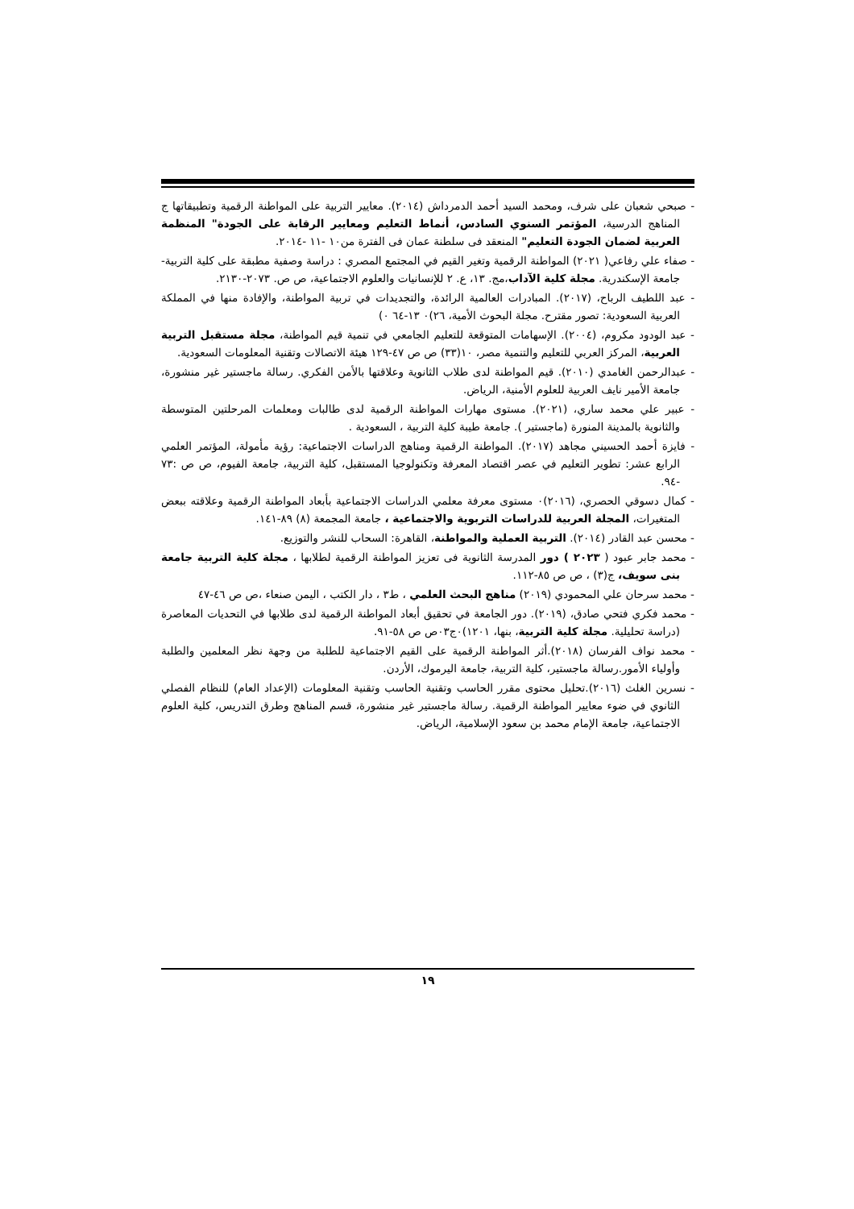- صبحي شعبان على شرف، ومحمد السيد أحمد الدمرداش (٢٠١٤). معايير التربية على المواطنة الرقمية وتطبيقاتها ج المناهج الدرسية، المؤتمر السنوي السادس، أنماط التعليم ومعايير الرقابة على الجودة" المنظمة العربية لضمان الجودة التعليم" المنعقد فى سلطنة عمان فى الفترة من١٠ -١١ -٢٠١٤.
- صفاء علي رفاعي( ٢٠٢١) المواطنة الرقمية وتغير القيم في المجتمع المصري : دراسة وصفية مطبقة على كلية التربية-جامعة الإسكندرية. مجلة كلية الآداب،مج. ١٣، ع. ٢ للإنسانيات والعلوم الاجتماعية، ص ص. ٢٠٧٣-٢١٣٠.
- عبد اللطيف الرباح، (٢٠١٧). المبادرات العالمية الرائدة، والتجديدات في تربية المواطنة، والإفادة منها في المملكة العربية السعودية: تصور مقترح. مجلة البحوث الأمية، ٢٦)٠ ١٣-٦٤ ٠)
- عبد الودود مكروم، (٢٠٠٤). الإسهامات المتوقعة للتعليم الجامعي في تنمية قيم المواطنة، مجلة مستقبل التربية العربية، المركز العربي للتعليم والتنمية مصر، ١٠(٣٣) ص ص ٤٧-١٢٩ هيئة الاتصالات وتقنية المعلومات السعودية.
- عبدالرحمن الغامدي (٢٠١٠). قيم المواطنة لدى طلاب الثانوية وعلاقتها بالأمن الفكري. رسالة ماجستير غير منشورة، جامعة الأمير نايف العربية للعلوم الأمنية، الرياض.
- عبير علي محمد ساري، (٢٠٢١). مستوى مهارات المواطنة الرقمية لدى طالبات ومعلمات المرحلتين المتوسطة والثانوية بالمدينة المنورة (ماجستير ). جامعة طيبة كلية التربية ، السعودية .
- فايزة أحمد الحسيني مجاهد (٢٠١٧). المواطنة الرقمية ومناهج الدراسات الاجتماعية: رؤية مأمولة، المؤتمر العلمي الرابع عشر: تطوير التعليم في عصر اقتصاد المعرفة وتكنولوجيا المستقبل، كلية التربية، جامعة الفيوم، ص ص :٧٣ -٩٤.
- كمال دسوقي الحصري، (٢٠١٦)٠ مستوى معرفة معلمي الدراسات الاجتماعية بأبعاد المواطنة الرقمية وعلاقته ببعض المتغيرات، المجلة العربية للدراسات التربوية والاجتماعية ، جامعة المجمعة (٨) ٨٩-١٤١.
- محسن عبد القادر (٢٠١٤). التربية العملية والمواطنة، القاهرة: السحاب للنشر والتوزيع.
- محمد جابر عبود ( ٢٠٢٣ ) دور المدرسة الثانوية فى تعزيز المواطنة الرقمية لطلابها ، مجلة كلية التربية جامعة بنى سويف، ج(٣) ، ص ص ٨٥-١١٢.
- محمد سرحان علي المحمودي (٢٠١٩) مناهج البحث العلمي ، ط٣ ، دار الكتب ، اليمن صنعاء ،ص ص ٤٦-٤٧
- محمد فكري فتحي صادق، (٢٠١٩). دور الجامعة في تحقيق أبعاد المواطنة الرقمية لدى طلابها في التحديات المعاصرة (دراسة تحليلية. مجلة كلية التربية، بنها، ١٢٠١)٠ج٠٣ص ص ٥٨-٩١.
- محمد نواف الفرسان (٢٠١٨).أثر المواطنة الرقمية على القيم الاجتماعية للطلبة من وجهة نظر المعلمين والطلبة وأولياء الأمور.رسالة ماجستير، كلية التربية، جامعة اليرموك، الأردن.
- نسرين الغلث (٢٠١٦).تحليل محتوى مقرر الحاسب وتقنية الحاسب وتقنية المعلومات (الإعداد العام) للنظام الفصلي الثانوي في ضوء معايير المواطنة الرقمية. رسالة ماجستير غير منشورة، قسم المناهج وطرق التدريس، كلية العلوم الاجتماعية، جامعة الإمام محمد بن سعود الإسلامية، الرياض.
١٩